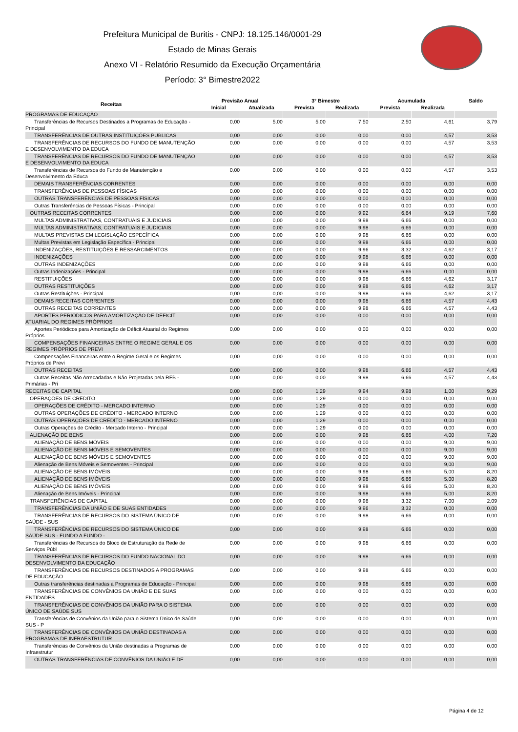Prefeitura Municipal de Buritis - CNPJ: 18.125.146/0001-29
Estado de Minas Gerais
Anexo VI - Relatório Resumido da Execução Orçamentária
Período: 3° Bimestre2022
| Receitas | Previsão Anual | | 3° Bimestre | | Acumulada | | Saldo |
| --- | --- | --- | --- | --- | --- | --- | --- |
| | Inicial | Atualizada | Prevista | Realizada | Prevista | Realizada | |
| PROGRAMAS DE EDUCAÇÃO | | | | | | | |
| Transferências de Recursos Destinados a Programas de Educação - Principal | 0,00 | 5,00 | 5,00 | 7,50 | 2,50 | 4,61 | 3,79 |
| TRANSFERÊNCIAS DE OUTRAS INSTITUIÇÕES PÚBLICAS | 0,00 | 0,00 | 0,00 | 0,00 | 0,00 | 4,57 | 3,53 |
| TRANSFERÊNCIAS DE RECURSOS DO FUNDO DE MANUTENÇÃO E DESENVOLVIMENTO DA EDUCA | 0,00 | 0,00 | 0,00 | 0,00 | 0,00 | 4,57 | 3,53 |
| TRANSFERÊNCIAS DE RECURSOS DO FUNDO DE MANUTENÇÃO E DESENVOLVIMENTO DA EDUCA | 0,00 | 0,00 | 0,00 | 0,00 | 0,00 | 4,57 | 3,53 |
| Transferências de Recursos do Fundo de Manutenção e Desenvolvimento da Educa | 0,00 | 0,00 | 0,00 | 0,00 | 0,00 | 4,57 | 3,53 |
| DEMAIS TRANSFERÊNCIAS CORRENTES | 0,00 | 0,00 | 0,00 | 0,00 | 0,00 | 0,00 | 0,00 |
| TRANSFERÊNCIAS DE PESSOAS FÍSICAS | 0,00 | 0,00 | 0,00 | 0,00 | 0,00 | 0,00 | 0,00 |
| OUTRAS TRANSFERÊNCIAS DE PESSOAS FÍSICAS | 0,00 | 0,00 | 0,00 | 0,00 | 0,00 | 0,00 | 0,00 |
| Outras Transferências de Pessoas Físicas - Principal | 0,00 | 0,00 | 0,00 | 0,00 | 0,00 | 0,00 | 0,00 |
| OUTRAS RECEITAS CORRENTES | 0,00 | 0,00 | 0,00 | 9,92 | 6,64 | 9,19 | 7,60 |
| MULTAS ADMINISTRATIVAS, CONTRATUAIS E JUDICIAIS | 0,00 | 0,00 | 0,00 | 9,98 | 6,66 | 0,00 | 0,00 |
| MULTAS ADMINISTRATIVAS, CONTRATUAIS E JUDICIAIS | 0,00 | 0,00 | 0,00 | 9,98 | 6,66 | 0,00 | 0,00 |
| MULTAS PREVISTAS EM LEGISLAÇÃO ESPECÍFICA | 0,00 | 0,00 | 0,00 | 9,98 | 6,66 | 0,00 | 0,00 |
| Multas Previstas em Legislação Específica - Principal | 0,00 | 0,00 | 0,00 | 9,98 | 6,66 | 0,00 | 0,00 |
| INDENIZAÇÕES, RESTITUIÇÕES E RESSARCIMENTOS | 0,00 | 0,00 | 0,00 | 9,96 | 3,32 | 4,62 | 3,17 |
| INDENIZAÇÕES | 0,00 | 0,00 | 0,00 | 9,98 | 6,66 | 0,00 | 0,00 |
| OUTRAS INDENIZAÇÕES | 0,00 | 0,00 | 0,00 | 9,98 | 6,66 | 0,00 | 0,00 |
| Outras Indenizações - Principal | 0,00 | 0,00 | 0,00 | 9,98 | 6,66 | 0,00 | 0,00 |
| RESTITUIÇÕES | 0,00 | 0,00 | 0,00 | 9,98 | 6,66 | 4,62 | 3,17 |
| OUTRAS RESTITUIÇÕES | 0,00 | 0,00 | 0,00 | 9,98 | 6,66 | 4,62 | 3,17 |
| Outras Restituições - Principal | 0,00 | 0,00 | 0,00 | 9,98 | 6,66 | 4,62 | 3,17 |
| DEMAIS RECEITAS CORRENTES | 0,00 | 0,00 | 0,00 | 9,98 | 6,66 | 4,57 | 4,43 |
| OUTRAS RECEITAS CORRENTES | 0,00 | 0,00 | 0,00 | 9,98 | 6,66 | 4,57 | 4,43 |
| APORTES PERIÓDICOS PARA AMORTIZAÇÃO DE DÉFICIT ATUARIAL DO REGIMES PRÓPRIOS | 0,00 | 0,00 | 0,00 | 0,00 | 0,00 | 0,00 | 0,00 |
| Aportes Periódicos para Amortização de Déficit Atuarial do Regimes Próprios | 0,00 | 0,00 | 0,00 | 0,00 | 0,00 | 0,00 | 0,00 |
| COMPENSAÇÕES FINANCEIRAS ENTRE O REGIME GERAL E OS REGIMES PRÓPRIOS DE PREVI | 0,00 | 0,00 | 0,00 | 0,00 | 0,00 | 0,00 | 0,00 |
| Compensações Financeiras entre o Regime Geral e os Regimes Próprios de Previ | 0,00 | 0,00 | 0,00 | 0,00 | 0,00 | 0,00 | 0,00 |
| OUTRAS RECEITAS | 0,00 | 0,00 | 0,00 | 9,98 | 6,66 | 4,57 | 4,43 |
| Outras Receitas Não Arrecadadas e Não Projetadas pela RFB - Primárias - Pri | 0,00 | 0,00 | 0,00 | 9,98 | 6,66 | 4,57 | 4,43 |
| RECEITAS DE CAPITAL | 0,00 | 0,00 | 1,29 | 9,94 | 9,98 | 1,00 | 9,29 |
| OPERAÇÕES DE CRÉDITO | 0,00 | 0,00 | 1,29 | 0,00 | 0,00 | 0,00 | 0,00 |
| OPERAÇÕES DE CRÉDITO - MERCADO INTERNO | 0,00 | 0,00 | 1,29 | 0,00 | 0,00 | 0,00 | 0,00 |
| OUTRAS OPERAÇÕES DE CRÉDITO - MERCADO INTERNO | 0,00 | 0,00 | 1,29 | 0,00 | 0,00 | 0,00 | 0,00 |
| OUTRAS OPERAÇÕES DE CRÉDITO - MERCADO INTERNO | 0,00 | 0,00 | 1,29 | 0,00 | 0,00 | 0,00 | 0,00 |
| Outras Operações de Crédito - Mercado Interno - Principal | 0,00 | 0,00 | 1,29 | 0,00 | 0,00 | 0,00 | 0,00 |
| ALIENAÇÃO DE BENS | 0,00 | 0,00 | 0,00 | 9,98 | 6,66 | 4,00 | 7,20 |
| ALIENAÇÃO DE BENS MÓVEIS | 0,00 | 0,00 | 0,00 | 0,00 | 0,00 | 9,00 | 9,00 |
| ALIENAÇÃO DE BENS MÓVEIS E SEMOVENTES | 0,00 | 0,00 | 0,00 | 0,00 | 0,00 | 9,00 | 9,00 |
| ALIENAÇÃO DE BENS MÓVEIS E SEMOVENTES | 0,00 | 0,00 | 0,00 | 0,00 | 0,00 | 9,00 | 9,00 |
| Alienação de Bens Móveis e Semoventes - Principal | 0,00 | 0,00 | 0,00 | 0,00 | 0,00 | 9,00 | 9,00 |
| ALIENAÇÃO DE BENS IMÓVEIS | 0,00 | 0,00 | 0,00 | 9,98 | 6,66 | 5,00 | 8,20 |
| ALIENAÇÃO DE BENS IMÓVEIS | 0,00 | 0,00 | 0,00 | 9,98 | 6,66 | 5,00 | 8,20 |
| ALIENAÇÃO DE BENS IMÓVEIS | 0,00 | 0,00 | 0,00 | 9,98 | 6,66 | 5,00 | 8,20 |
| Alienação de Bens Imóveis - Principal | 0,00 | 0,00 | 0,00 | 9,98 | 6,66 | 5,00 | 8,20 |
| TRANSFERÊNCIAS DE CAPITAL | 0,00 | 0,00 | 0,00 | 9,96 | 3,32 | 7,00 | 2,09 |
| TRANSFERÊNCIAS DA UNIÃO E DE SUAS ENTIDADES | 0,00 | 0,00 | 0,00 | 9,96 | 3,32 | 0,00 | 0,00 |
| TRANSFERÊNCIAS DE RECURSOS DO SISTEMA ÚNICO DE SAÚDE - SUS | 0,00 | 0,00 | 0,00 | 9,98 | 6,66 | 0,00 | 0,00 |
| TRANSFERÊNCIAS DE RECURSOS DO SISTEMA ÚNICO DE SAÚDE SUS - FUNDO A FUNDO - | 0,00 | 0,00 | 0,00 | 9,98 | 6,66 | 0,00 | 0,00 |
| Transferências de Recursos do Bloco de Estruturação da Rede de Serviços Públ | 0,00 | 0,00 | 0,00 | 9,98 | 6,66 | 0,00 | 0,00 |
| TRANSFERÊNCIAS DE RECURSOS DO FUNDO NACIONAL DO DESENVOLVIMENTO DA EDUCAÇÃO | 0,00 | 0,00 | 0,00 | 9,98 | 6,66 | 0,00 | 0,00 |
| TRANSFERÊNCIAS DE RECURSOS DESTINADOS A PROGRAMAS DE EDUCAÇÃO | 0,00 | 0,00 | 0,00 | 9,98 | 6,66 | 0,00 | 0,00 |
| Outras transferências destinadas a Programas de Educação - Principal | 0,00 | 0,00 | 0,00 | 9,98 | 6,66 | 0,00 | 0,00 |
| TRANSFERÊNCIAS DE CONVÊNIOS DA UNIÃO E DE SUAS ENTIDADES | 0,00 | 0,00 | 0,00 | 0,00 | 0,00 | 0,00 | 0,00 |
| TRANSFERÊNCIAS DE CONVÊNIOS DA UNIÃO PARA O SISTEMA ÚNICO DE SAÚDE SUS | 0,00 | 0,00 | 0,00 | 0,00 | 0,00 | 0,00 | 0,00 |
| Transferências de Convênios da União para o Sistema Único de Saúde SUS - P | 0,00 | 0,00 | 0,00 | 0,00 | 0,00 | 0,00 | 0,00 |
| TRANSFERÊNCIAS DE CONVÊNIOS DA UNIÃO DESTINADAS A PROGRAMAS DE INFRAESTRUTUR | 0,00 | 0,00 | 0,00 | 0,00 | 0,00 | 0,00 | 0,00 |
| Transferências de Convênios da União destinadas a Programas de Infraestrutur | 0,00 | 0,00 | 0,00 | 0,00 | 0,00 | 0,00 | 0,00 |
| OUTRAS TRANSFERÊNCIAS DE CONVÊNIOS DA UNIÃO E DE | 0,00 | 0,00 | 0,00 | 0,00 | 0,00 | 0,00 | 0,00 |
Página 4 de 12